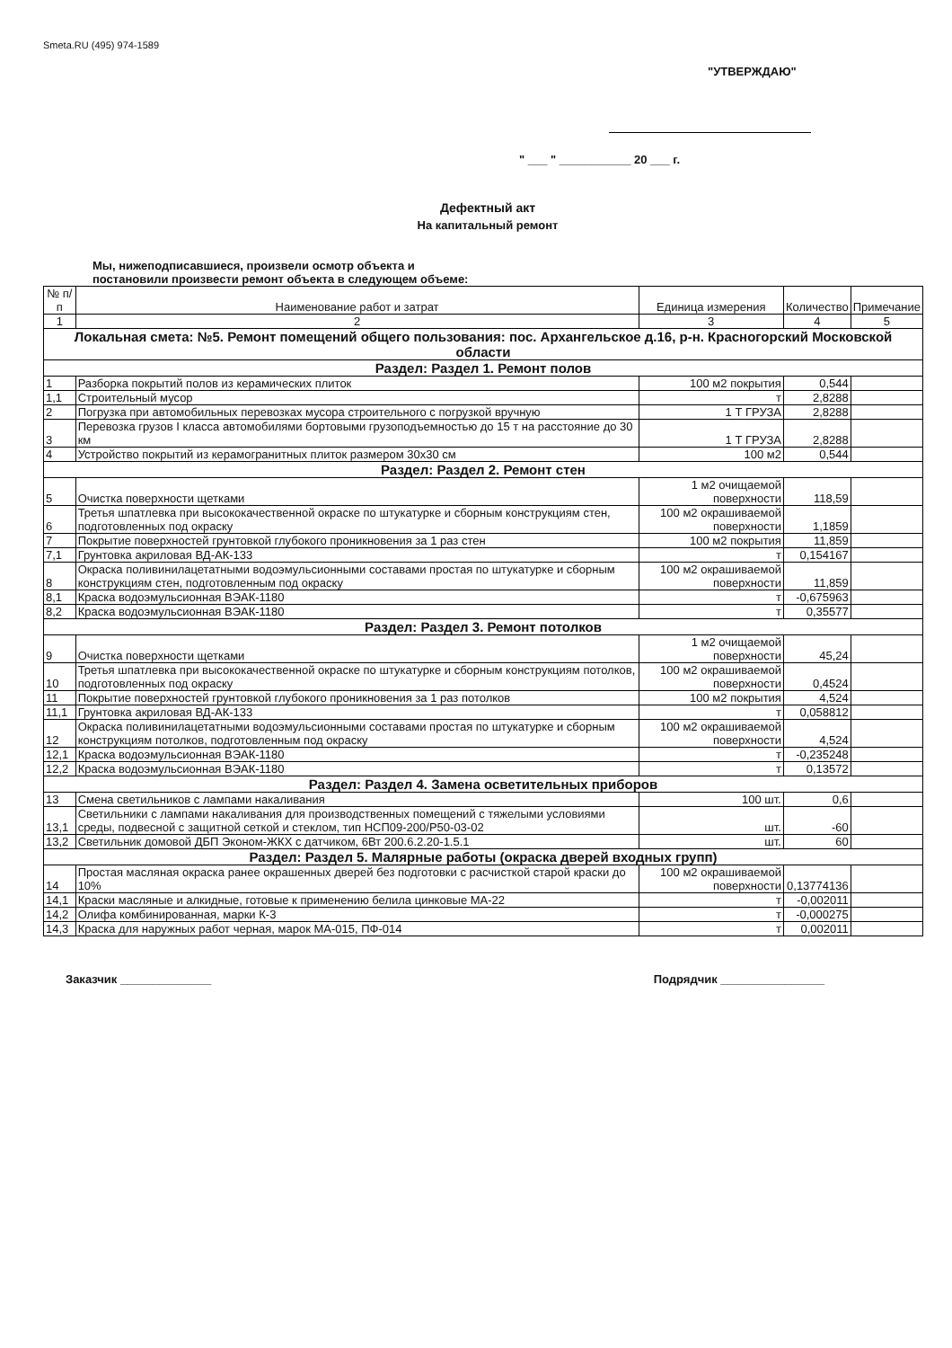Smeta.RU (495) 974-1589
"УТВЕРЖДАЮ"
" ___ " ___________ 20 ___ г.
Дефектный акт
На капитальный ремонт
Мы, нижеподписавшиеся, произвели осмотр объекта и постановили произвести ремонт объекта в следующем объеме:
| № п/п | Наименование работ и затрат | Единица измерения | Количество | Примечание |
| --- | --- | --- | --- | --- |
| 1 | 2 | 3 | 4 | 5 |
| Локальная смета: №5. Ремонт помещений общего пользования: пос. Архангельское д.16, р-н. Красногорский Московской области | | | | |
| Раздел: Раздел 1. Ремонт полов | | | | |
| 1 | Разборка покрытий полов из керамических плиток | 100 м2 покрытия | 0,544 | |
| 1,1 | Строительный мусор | т | 2,8288 | |
| 2 | Погрузка при автомобильных перевозках мусора строительного с погрузкой вручную | 1 Т ГРУЗА | 2,8288 | |
| 3 | Перевозка грузов I класса автомобилями бортовыми грузоподъемностью до 15 т на расстояние до 30 км | 1 Т ГРУЗА | 2,8288 | |
| 4 | Устройство покрытий из керамогранитных плиток размером 30х30 см | 100 м2 | 0,544 | |
| Раздел: Раздел 2. Ремонт стен | | | | |
| 5 | Очистка поверхности щетками | 1 м2 очищаемой поверхности | 118,59 | |
| 6 | Третья шпатлевка при высококачественной окраске по штукатурке и сборным конструкциям стен, подготовленных под окраску | 100 м2 окрашиваемой поверхности | 1,1859 | |
| 7 | Покрытие поверхностей грунтовкой глубокого проникновения за 1 раз стен | 100 м2 покрытия | 11,859 | |
| 7,1 | Грунтовка акриловая ВД-АК-133 | т | 0,154167 | |
| 8 | Окраска поливинилацетатными водоэмульсионными составами простая по штукатурке и сборным конструкциям стен, подготовленным под окраску | 100 м2 окрашиваемой поверхности | 11,859 | |
| 8,1 | Краска водоэмульсионная ВЭАК-1180 | т | -0,675963 | |
| 8,2 | Краска водоэмульсионная ВЭАК-1180 | т | 0,35577 | |
| Раздел: Раздел 3. Ремонт потолков | | | | |
| 9 | Очистка поверхности щетками | 1 м2 очищаемой поверхности | 45,24 | |
| 10 | Третья шпатлевка при высококачественной окраске по штукатурке и сборным конструкциям потолков, подготовленных под окраску | 100 м2 окрашиваемой поверхности | 0,4524 | |
| 11 | Покрытие поверхностей грунтовкой глубокого проникновения за 1 раз потолков | 100 м2 покрытия | 4,524 | |
| 11,1 | Грунтовка акриловая ВД-АК-133 | т | 0,058812 | |
| 12 | Окраска поливинилацетатными водоэмульсионными составами простая по штукатурке и сборным конструкциям потолков, подготовленным под окраску | 100 м2 окрашиваемой поверхности | 4,524 | |
| 12,1 | Краска водоэмульсионная ВЭАК-1180 | т | -0,235248 | |
| 12,2 | Краска водоэмульсионная ВЭАК-1180 | т | 0,13572 | |
| Раздел: Раздел 4. Замена осветительных приборов | | | | |
| 13 | Смена светильников с лампами накаливания | 100 шт. | 0,6 | |
| 13,1 | Светильники с лампами накаливания для производственных помещений с тяжелыми условиями среды, подвесной с защитной сеткой и стеклом, тип НСП09-200/Р50-03-02 | шт. | -60 | |
| 13,2 | Светильник домовой ДБП Эконом-ЖКХ с датчиком, 6Вт 200.6.2.20-1.5.1 | шт. | 60 | |
| Раздел: Раздел 5. Малярные работы (окраска дверей входных групп) | | | | |
| 14 | Простая масляная окраска ранее окрашенных дверей без подготовки с расчисткой старой краски до 10% | 100 м2 окрашиваемой поверхности | 0,13774136 | |
| 14,1 | Краски масляные и алкидные, готовые к применению белила цинковые МА-22 | т | -0,002011 | |
| 14,2 | Олифа комбинированная, марки К-3 | т | -0,000275 | |
| 14,3 | Краска для наружных работ черная, марок МА-015, ПФ-014 | т | 0,002011 | |
Заказчик ______________ Подрядчик ________________